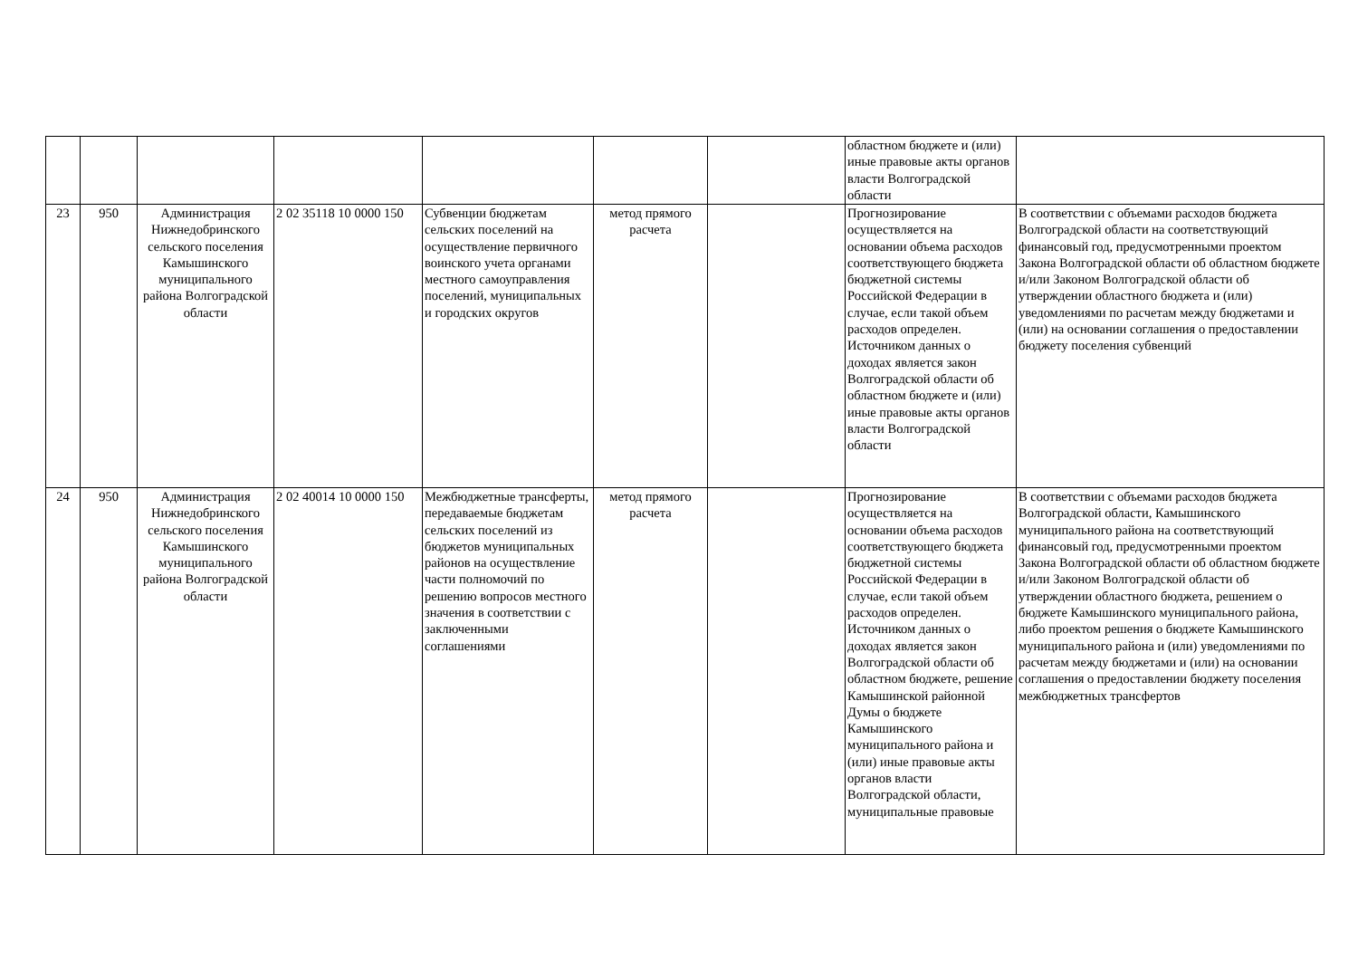| | | | | | | | областном бюджете и (или) иные правовые акты органов власти Волгоградской области | |
| 23 | 950 | Администрация Нижнедобринского сельского поселения Камышинского муниципального района Волгоградской области | 2 02 35118 10 0000 150 | Субвенции бюджетам сельских поселений на осуществление первичного воинского учета органами местного самоуправления поселений, муниципальных и городских округов | метод прямого расчета | | Прогнозирование осуществляется на основании объема расходов соответствующего бюджета бюджетной системы Российской Федерации в случае, если такой объем расходов определен. Источником данных о доходах является закон Волгоградской области об областном бюджете и (или) иные правовые акты органов власти Волгоградской области | В соответствии с объемами расходов бюджета Волгоградской области на соответствующий финансовый год, предусмотренными проектом Закона Волгоградской области об областном бюджете и/или Законом Волгоградской области об утверждении областного бюджета и (или) уведомлениями по расчетам между бюджетами и (или) на основании соглашения о предоставлении бюджету поселения субвенций |
| 24 | 950 | Администрация Нижнедобринского сельского поселения Камышинского муниципального района Волгоградской области | 2 02 40014 10 0000 150 | Межбюджетные трансферты, передаваемые бюджетам сельских поселений из бюджетов муниципальных районов на осуществление части полномочий по решению вопросов местного значения в соответствии с заключенными соглашениями | метод прямого расчета | | Прогнозирование осуществляется на основании объема расходов соответствующего бюджета бюджетной системы Российской Федерации в случае, если такой объем расходов определен. Источником данных о доходах является закон Волгоградской области об областном бюджете, решение Камышинской районной Думы о бюджете Камышинского муниципального района и (или) иные правовые акты органов власти Волгоградской области, муниципальные правовые | В соответствии с объемами расходов бюджета Волгоградской области, Камышинского муниципального района на соответствующий финансовый год, предусмотренными проектом Закона Волгоградской области об областном бюджете и/или Законом Волгоградской области об утверждении областного бюджета, решением о бюджете Камышинского муниципального района, либо проектом решения о бюджете Камышинского муниципального района и (или) уведомлениями по расчетам между бюджетами и (или) на основании соглашения о предоставлении бюджету поселения межбюджетных трансфертов |